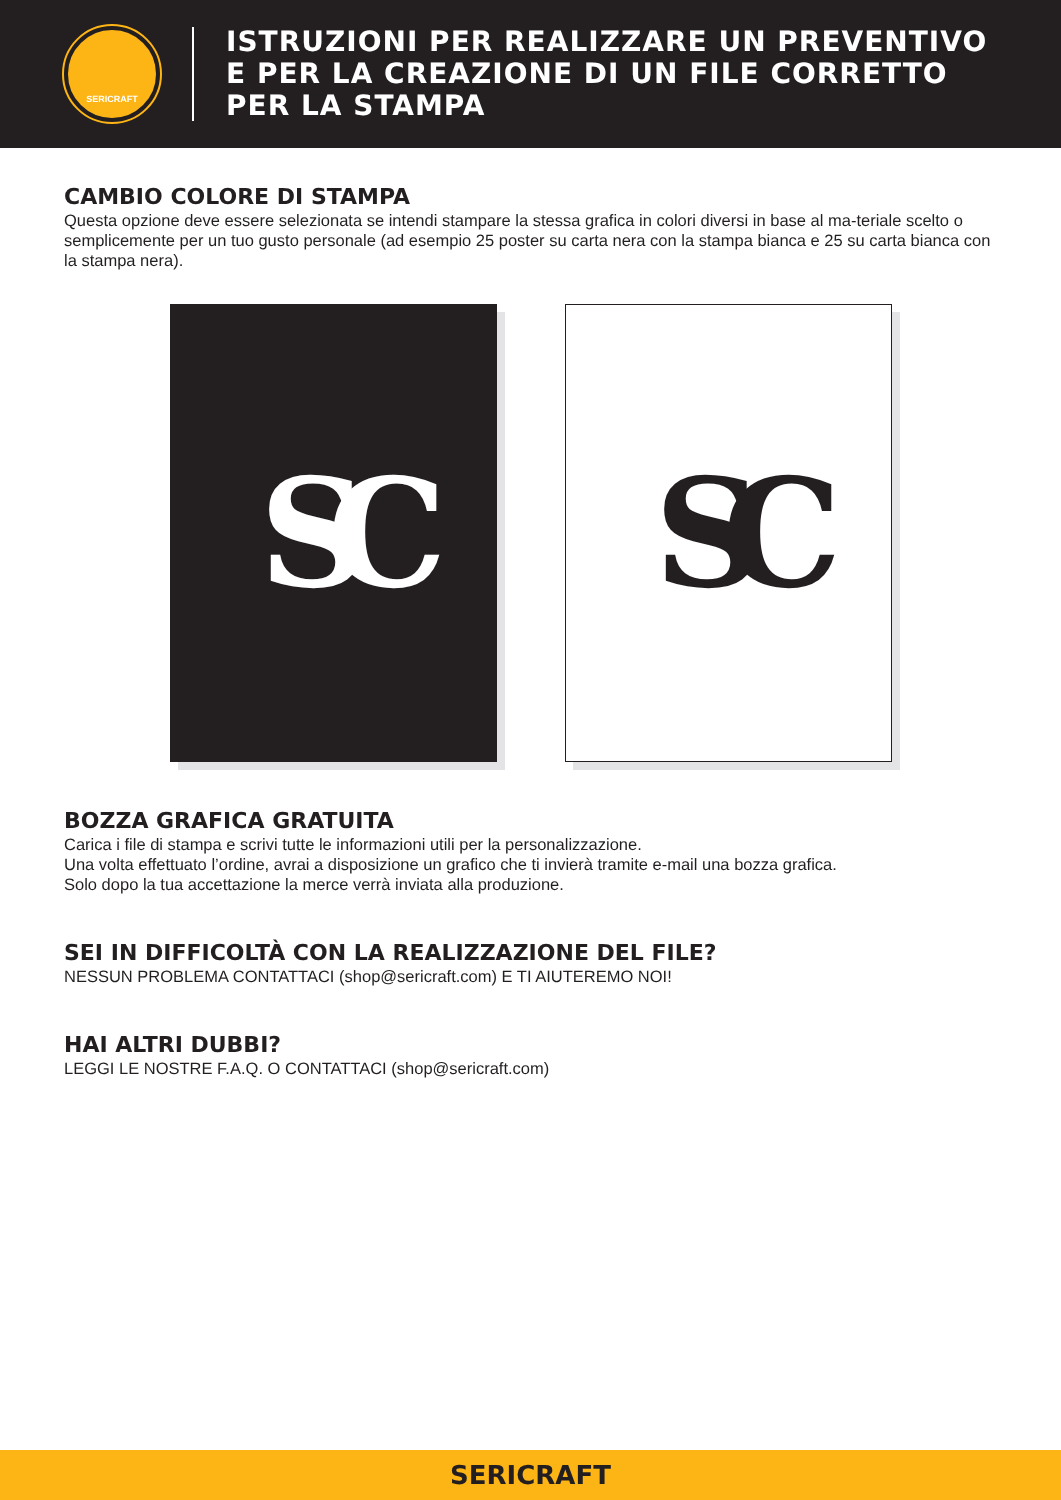SERICRAFT
ISTRUZIONI PER REALIZZARE UN PREVENTIVO
E PER LA CREAZIONE DI UN FILE CORRETTO
PER LA STAMPA
CAMBIO COLORE DI STAMPA
Questa opzione deve essere selezionata se intendi stampare la stessa grafica in colori diversi in base al ma-teriale scelto o semplicemente per un tuo gusto personale (ad esempio 25 poster su carta nera con la stampa bianca e 25 su carta bianca con la stampa nera).
SC SC
BOZZA GRAFICA GRATUITA
Carica i file di stampa e scrivi tutte le informazioni utili per la personalizzazione.
Una volta effettuato l’ordine, avrai a disposizione un grafico che ti invierà tramite e-mail una bozza grafica.
Solo dopo la tua accettazione la merce verrà inviata alla produzione.
SEI IN DIFFICOLTÀ CON LA REALIZZAZIONE DEL FILE?
NESSUN PROBLEMA CONTATTACI (shop@sericraft.com) E TI AIUTEREMO NOI!
HAI ALTRI DUBBI?
LEGGI LE NOSTRE F.A.Q. O CONTATTACI (shop@sericraft.com)
SERICRAFT